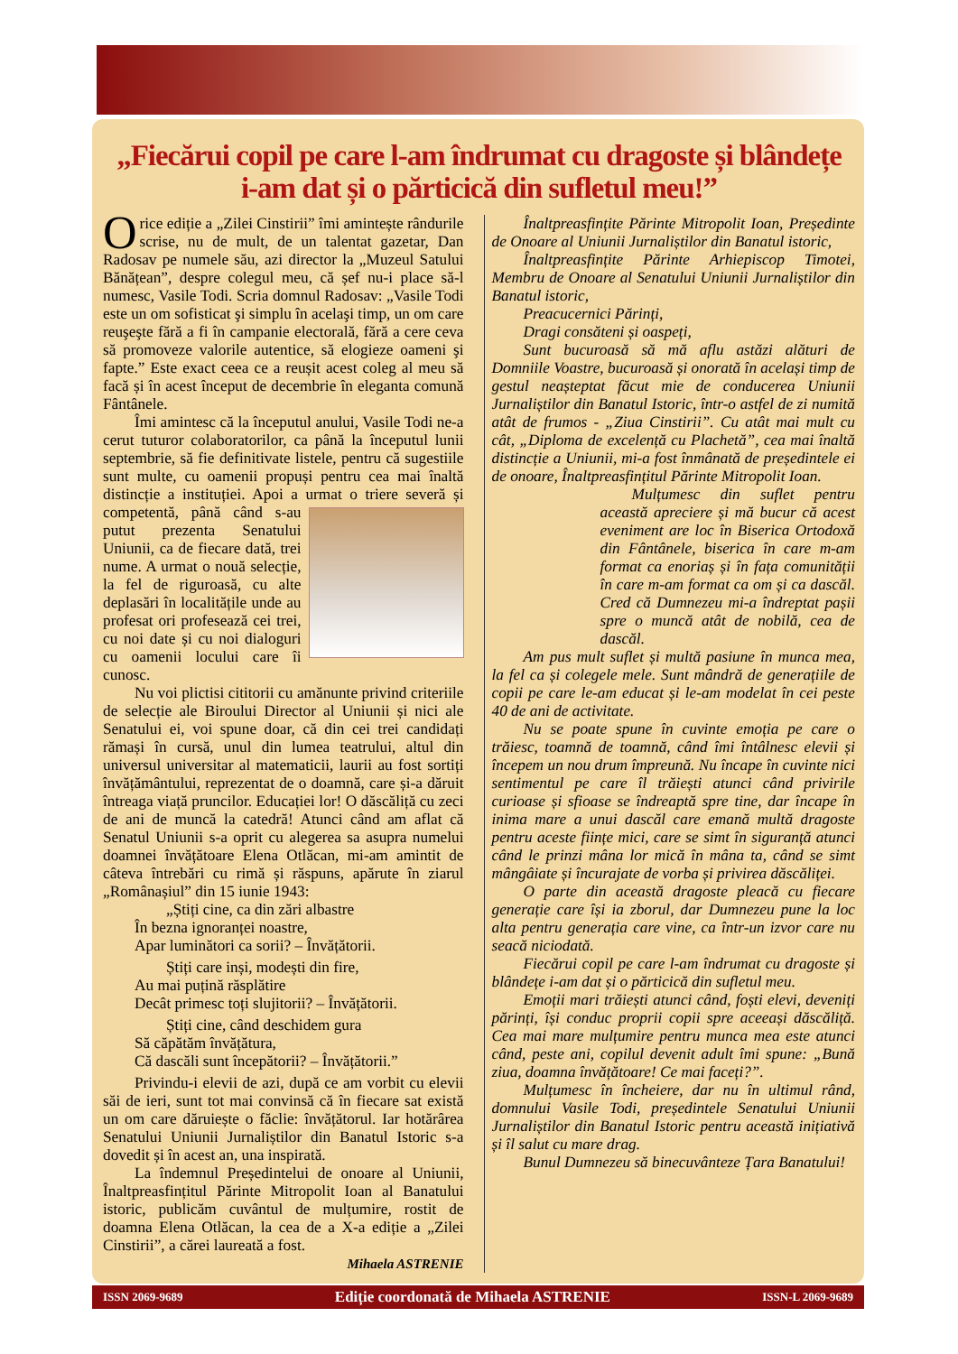„Fiecărui copil pe care l-am îndrumat cu dragoste și blândețe
i-am dat și o părticică din sufletul meu!”
Orice ediție a „Zilei Cinstirii” îmi amintește rândurile scrise, nu de mult, de un talentat gazetar, Dan Radosav pe numele său, azi director la „Muzeul Satului Bănățean”, despre colegul meu, că șef nu-i place să-l numesc, Vasile Todi. Scria domnul Radosav: „Vasile Todi este un om sofisticat şi simplu în acelaşi timp, un om care reuşeşte fără a fi în campanie electorală, fără a cere ceva să promoveze valorile autentice, să elogieze oameni şi fapte.” Este exact ceea ce a reușit acest coleg al meu să facă și în acest început de decembrie în eleganta comună Fântânele.
Îmi amintesc că la începutul anului, Vasile Todi ne-a cerut tuturor colaboratorilor, ca până la începutul lunii septembrie, să fie definitivate listele, pentru că sugestiile sunt multe, cu oamenii propuși pentru cea mai înaltă distincție a instituției. Apoi a urmat o triere severă și competentă, până când s-au putut prezenta Senatului Uniunii, ca de fiecare dată, trei nume. A urmat o nouă selecție, la fel de riguroasă, cu alte deplasări în localitățile unde au profesat ori profesează cei trei, cu noi date și cu noi dialoguri cu oamenii locului care îi cunosc.
Nu voi plictisi cititorii cu amănunte privind criteriile de selecție ale Biroului Director al Uniunii și nici ale Senatului ei, voi spune doar, că din cei trei candidați rămași în cursă, unul din lumea teatrului, altul din universul universitar al matematicii, laurii au fost sortiți învățământului, reprezentat de o doamnă, care și-a dăruit întreaga viață pruncilor. Educației lor! O dăscăliță cu zeci de ani de muncă la catedră! Atunci când am aflat că Senatul Uniunii s-a oprit cu alegerea sa asupra numelui doamnei învățătoare Elena Otlăcan, mi-am amintit de câteva întrebări cu rimă și răspuns, apărute în ziarul „Românașiul” din 15 iunie 1943:
„Știți cine, ca din zări albastre
În bezna ignoranței noastre,
Apar luminători ca sorii? – Învățătorii.
Știți care inși, modești din fire,
Au mai puțină răsplătire
Decât primesc toți slujitorii? – Învățătorii.
Știți cine, când deschidem gura
Să căpătăm învățătura,
Că dascăli sunt începătorii? – Învățătorii.”
Privindu-i elevii de azi, după ce am vorbit cu elevii săi de ieri, sunt tot mai convinsă că în fiecare sat există un om care dăruiește o făclie: învățătorul. Iar hotărârea Senatului Uniunii Jurnaliștilor din Banatul Istoric s-a dovedit și în acest an, una inspirată.
La îndemnul Președintelui de onoare al Uniunii, Înaltpreasfințitul Părinte Mitropolit Ioan al Banatului istoric, publicăm cuvântul de mulțumire, rostit de doamna Elena Otlăcan, la cea de a X-a ediție a „Zilei Cinstirii”, a cărei laureată a fost.
Mihaela ASTRENIE
Înaltpreasfințite Părinte Mitropolit Ioan, Președinte de Onoare al Uniunii Jurnaliștilor din Banatul istoric,
Înaltpreasfințite Părinte Arhiepiscop Timotei, Membru de Onoare al Senatului Uniunii Jurnaliștilor din Banatul istoric,
Preacucernici Părinți,
Dragi consăteni și oaspeți,
Sunt bucuroasă să mă aflu astăzi alături de Domniile Voastre, bucuroasă și onorată în același timp de gestul neașteptat făcut mie de conducerea Uniunii Jurnaliștilor din Banatul Istoric, într-o astfel de zi numită atât de frumos - „Ziua Cinstirii”. Cu atât mai mult cu cât, „Diploma de excelență cu Plachetă”, cea mai înaltă distincție a Uniunii, mi-a fost înmânată de președintele ei de onoare, Înaltpreasfințitul Părinte Mitropolit Ioan.
Mulțumesc din suflet pentru această apreciere și mă bucur că acest eveniment are loc în Biserica Ortodoxă din Fântânele, biserica în care m-am format ca enoriaș și în fața comunității în care m-am format ca om și ca dascăl. Cred că Dumnezeu mi-a îndreptat pașii spre o muncă atât de nobilă, cea de dascăl.
Am pus mult suflet și multă pasiune în munca mea, la fel ca și colegele mele. Sunt mândră de generațiile de copii pe care le-am educat și le-am modelat în cei peste 40 de ani de activitate.
Nu se poate spune în cuvinte emoția pe care o trăiesc, toamnă de toamnă, când îmi întâlnesc elevii și începem un nou drum împreună. Nu încape în cuvinte nici sentimentul pe care îl trăiești atunci când privirile curioase și sfioase se îndreaptă spre tine, dar încape în inima mare a unui dascăl care emană multă dragoste pentru aceste ființe mici, care se simt în siguranță atunci când le prinzi mâna lor mică în mâna ta, când se simt mângâiate și încurajate de vorba și privirea dăscăliței.
O parte din această dragoste pleacă cu fiecare generație care își ia zborul, dar Dumnezeu pune la loc alta pentru generația care vine, ca într-un izvor care nu seacă niciodată.
Fiecărui copil pe care l-am îndrumat cu dragoste și blândețe i-am dat și o părticică din sufletul meu.
Emoții mari trăiești atunci când, foști elevi, deveniți părinți, își conduc proprii copii spre aceeași dăscăliță. Cea mai mare mulțumire pentru munca mea este atunci când, peste ani, copilul devenit adult îmi spune: „Bună ziua, doamna învățătoare! Ce mai faceți?”.
Mulțumesc în încheiere, dar nu în ultimul rând, domnului Vasile Todi, președintele Senatului Uniunii Jurnaliștilor din Banatul Istoric pentru această inițiativă și îl salut cu mare drag.
Bunul Dumnezeu să binecuvânteze Țara Banatului!
ISSN 2069-9689 Ediție coordonată de Mihaela ASTRENIE ISSN-L 2069-9689